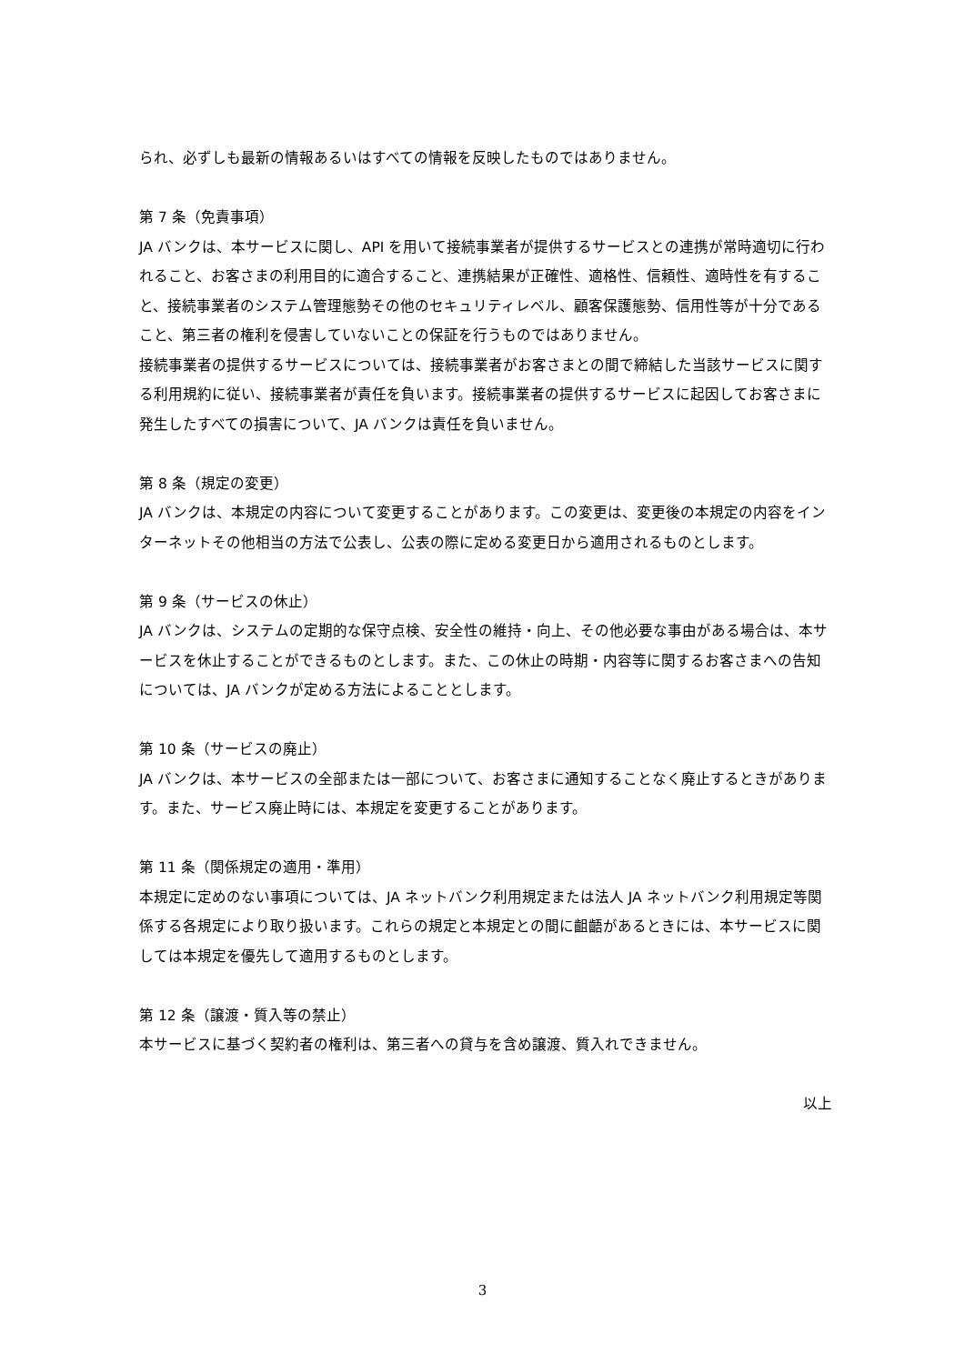られ、必ずしも最新の情報あるいはすべての情報を反映したものではありません。
第 7 条（免責事項）
JA バンクは、本サービスに関し、API を用いて接続事業者が提供するサービスとの連携が常時適切に行われること、お客さまの利用目的に適合すること、連携結果が正確性、適格性、信頼性、適時性を有すること、接続事業者のシステム管理態勢その他のセキュリティレベル、顧客保護態勢、信用性等が十分であること、第三者の権利を侵害していないことの保証を行うものではありません。
接続事業者の提供するサービスについては、接続事業者がお客さまとの間で締結した当該サービスに関する利用規約に従い、接続事業者が責任を負います。接続事業者の提供するサービスに起因してお客さまに発生したすべての損害について、JA バンクは責任を負いません。
第 8 条（規定の変更）
JA バンクは、本規定の内容について変更することがあります。この変更は、変更後の本規定の内容をインターネットその他相当の方法で公表し、公表の際に定める変更日から適用されるものとします。
第 9 条（サービスの休止）
JA バンクは、システムの定期的な保守点検、安全性の維持・向上、その他必要な事由がある場合は、本サービスを休止することができるものとします。また、この休止の時期・内容等に関するお客さまへの告知については、JA バンクが定める方法によることとします。
第 10 条（サービスの廃止）
JA バンクは、本サービスの全部または一部について、お客さまに通知することなく廃止するときがあります。また、サービス廃止時には、本規定を変更することがあります。
第 11 条（関係規定の適用・準用）
本規定に定めのない事項については、JA ネットバンク利用規定または法人 JA ネットバンク利用規定等関係する各規定により取り扱います。これらの規定と本規定との間に齟齬があるときには、本サービスに関しては本規定を優先して適用するものとします。
第 12 条（譲渡・質入等の禁止）
本サービスに基づく契約者の権利は、第三者への貸与を含め譲渡、質入れできません。
以上
3